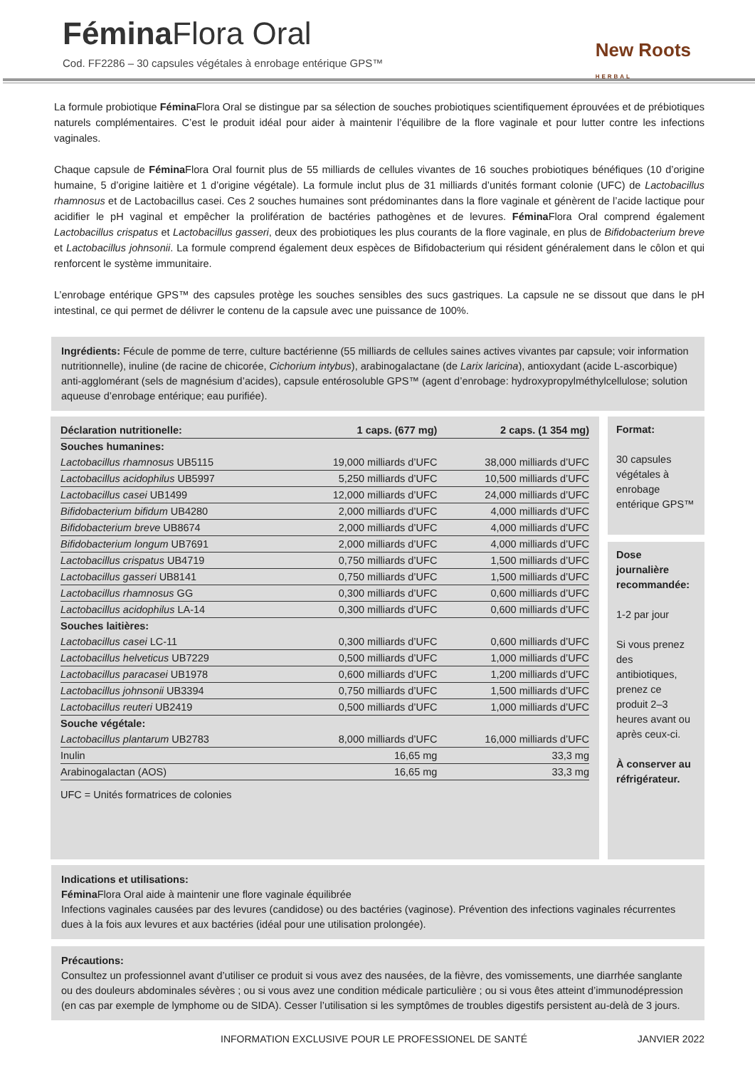Fémina Flora Oral
Cod. FF2286 – 30 capsules végétales à enrobage entérique GPS™
New Roots
HERBAL
La formule probiotique Fémina Flora Oral se distingue par sa sélection de souches probiotiques scientifiquement éprouvées et de prébiotiques naturels complémentaires. C’est le produit idéal pour aider à maintenir l’équilibre de la flore vaginale et pour lutter contre les infections vaginales.
Chaque capsule de Fémina Flora Oral fournit plus de 55 milliards de cellules vivantes de 16 souches probiotiques bénéfiques (10 d’origine humaine, 5 d’origine laitière et 1 d’origine végétale). La formule inclut plus de 31 milliards d’unités formant colonie (UFC) de Lactobacillus rhamnosus et de Lactobacillus casei. Ces 2 souches humaines sont prédominantes dans la flore vaginale et génèrent de l’acide lactique pour acidifier le pH vaginal et empêcher la prolifération de bactéries pathogènes et de levures. Fémina Flora Oral comprend également Lactobacillus crispatus et Lactobacillus gasseri, deux des probiotiques les plus courants de la flore vaginale, en plus de Bifidobacterium breve et Lactobacillus johnsonii. La formule comprend également deux espèces de Bifidobacterium qui résident généralement dans le côlon et qui renforcent le système immunitaire.
L’enrobage entérique GPS™ des capsules protège les souches sensibles des sucs gastriques. La capsule ne se dissout que dans le pH intestinal, ce qui permet de délivrer le contenu de la capsule avec une puissance de 100%.
Ingrédients: Fécule de pomme de terre, culture bactérienne (55 milliards de cellules saines actives vivantes par capsule; voir information nutritionnelle), inuline (de racine de chicorée, Cichorium intybus), arabinogalactane (de Larix laricina), antioxydant (acide L-ascorbique) anti-agglomérant (sels de magnésium d’acides), capsule entérosoluble GPS™ (agent d’enrobage: hydroxypropylméthylcellulose; solution aqueuse d’enrobage entérique; eau purifiée).
| Déclaration nutritionelle: | 1 caps. (677 mg) | 2 caps. (1 354 mg) |
| --- | --- | --- |
| Souches humanines: | | |
| Lactobacillus rhamnosus UB5115 | 19,000 milliards d’UFC | 38,000 milliards d’UFC |
| Lactobacillus acidophilus UB5997 | 5,250 milliards d’UFC | 10,500 milliards d’UFC |
| Lactobacillus casei UB1499 | 12,000 milliards d’UFC | 24,000 milliards d’UFC |
| Bifidobacterium bifidum UB4280 | 2,000 milliards d’UFC | 4,000 milliards d’UFC |
| Bifidobacterium breve UB8674 | 2,000 milliards d’UFC | 4,000 milliards d’UFC |
| Bifidobacterium longum UB7691 | 2,000 milliards d’UFC | 4,000 milliards d’UFC |
| Lactobacillus crispatus UB4719 | 0,750 milliards d’UFC | 1,500 milliards d’UFC |
| Lactobacillus gasseri UB8141 | 0,750 milliards d’UFC | 1,500 milliards d’UFC |
| Lactobacillus rhamnosus GG | 0,300 milliards d’UFC | 0,600 milliards d’UFC |
| Lactobacillus acidophilus LA-14 | 0,300 milliards d’UFC | 0,600 milliards d’UFC |
| Souches laitières: | | |
| Lactobacillus casei LC-11 | 0,300 milliards d’UFC | 0,600 milliards d’UFC |
| Lactobacillus helveticus UB7229 | 0,500 milliards d’UFC | 1,000 milliards d’UFC |
| Lactobacillus paracasei UB1978 | 0,600 milliards d’UFC | 1,200 milliards d’UFC |
| Lactobacillus johnsonii UB3394 | 0,750 milliards d’UFC | 1,500 milliards d’UFC |
| Lactobacillus reuteri UB2419 | 0,500 milliards d’UFC | 1,000 milliards d’UFC |
| Souche végétale: | | |
| Lactobacillus plantarum UB2783 | 8,000 milliards d’UFC | 16,000 milliards d’UFC |
| Inulin | 16,65 mg | 33,3 mg |
| Arabinogalactan (AOS) | 16,65 mg | 33,3 mg |
UFC = Unités formatrices de colonies
Format:
30 capsules végétales à enrobage entérique GPS™
Dose journalière recommandée:
1-2 par jour
Si vous prenez des antibiotiques, prenez ce produit 2–3 heures avant ou après ceux-ci.
À conserver au réfrigérateur.
Indications et utilisations:
Fémina Flora Oral aide à maintenir une flore vaginale équilibrée
Infections vaginales causées par des levures (candidose) ou des bactéries (vaginose). Prévention des infections vaginales récurrentes dues à la fois aux levures et aux bactéries (idéal pour une utilisation prolongée).
Précautions:
Consultez un professionnel avant d’utiliser ce produit si vous avez des nausées, de la fièvre, des vomissements, une diarrhée sanglante ou des douleurs abdominales sévères ; ou si vous avez une condition médicale particulière ; ou si vous êtes atteint d’immunodépression (en cas par exemple de lymphome ou de SIDA). Cesser l’utilisation si les symptômes de troubles digestifs persistent au-delà de 3 jours.
INFORMATION EXCLUSIVE POUR LE PROFESSIONEL DE SANTÉ JANVIER 2022